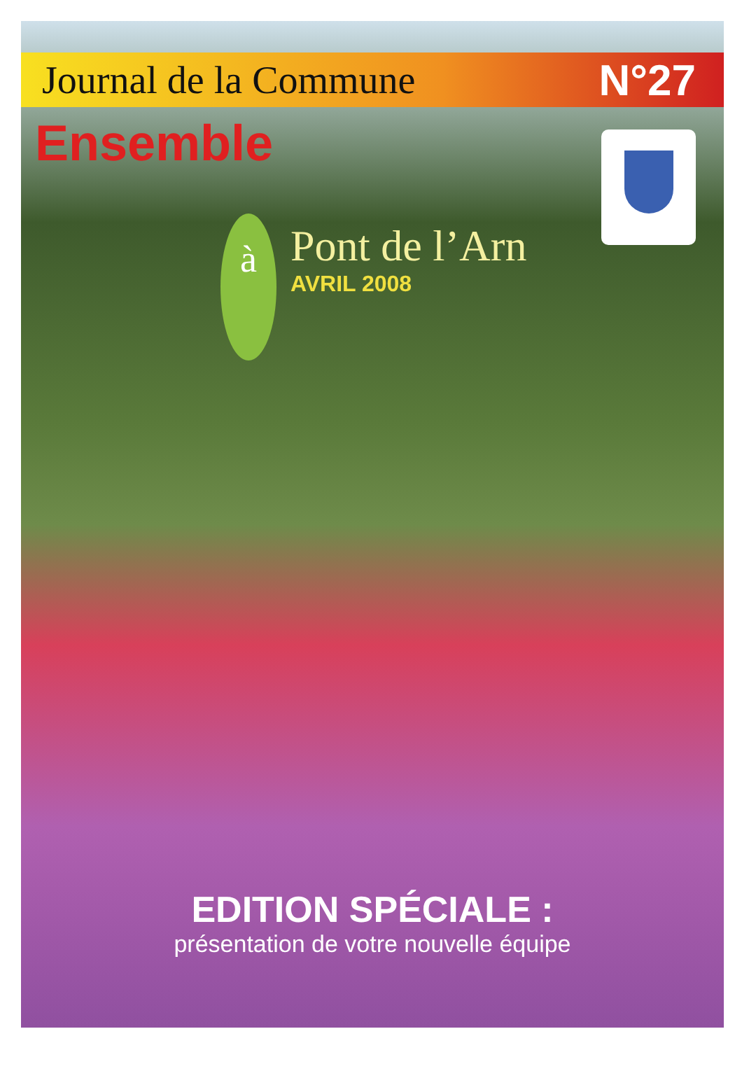Journal de la Commune N°27
Ensemble
à
Pont de l’Arn
AVRIL 2008
EDITION SPÉCIALE :
présentation de votre nouvelle équipe